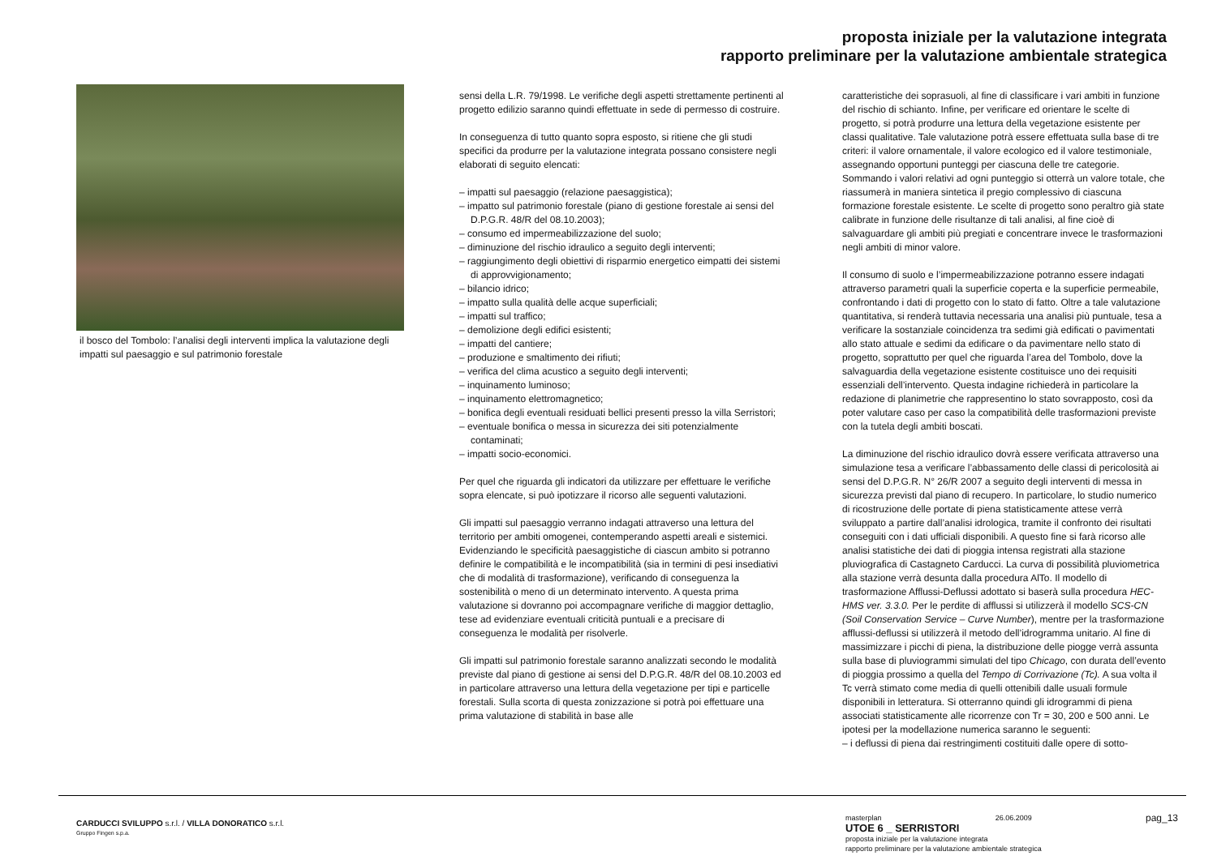proposta iniziale per la valutazione integrata
rapporto preliminare per la valutazione ambientale strategica
il bosco del Tombolo: l’analisi degli interventi implica la valutazione degli impatti sul paesaggio e sul patrimonio forestale
sensi della L.R. 79/1998. Le verifiche degli aspetti strettamente pertinenti al progetto edilizio saranno quindi effettuate in sede di permesso di costruire.
In conseguenza di tutto quanto sopra esposto, si ritiene che gli studi specifici da produrre per la valutazione integrata possano consistere negli elaborati di seguito elencati:
– impatti sul paesaggio (relazione paesaggistica);
– impatto sul patrimonio forestale (piano di gestione forestale ai sensi del D.P.G.R. 48/R del 08.10.2003);
– consumo ed impermeabilizzazione del suolo;
– diminuzione del rischio idraulico a seguito degli interventi;
– raggiungimento degli obiettivi di risparmio energetico eimpatti dei sistemi di approvvigionamento;
– bilancio idrico;
– impatto sulla qualità delle acque superficiali;
– impatti sul traffico;
– demolizione degli edifici esistenti;
– impatti del cantiere;
– produzione e smaltimento dei rifiuti;
– verifica del clima acustico a seguito degli interventi;
– inquinamento luminoso;
– inquinamento elettromagnetico;
– bonifica degli eventuali residuati bellici presenti presso la villa Serristori;
– eventuale bonifica o messa in sicurezza dei siti potenzialmente contaminati;
– impatti socio-economici.
Per quel che riguarda gli indicatori da utilizzare per effettuare le verifiche sopra elencate, si può ipotizzare il ricorso alle seguenti valutazioni.
Gli impatti sul paesaggio verranno indagati attraverso una lettura del territorio per ambiti omogenei, contemperando aspetti areali e sistemici. Evidenziando le specificità paesaggistiche di ciascun ambito si potranno definire le compatibilità e le incompatibilità (sia in termini di pesi insediativi che di modalità di trasformazione), verificando di conseguenza la sostenibilità o meno di un determinato intervento. A questa prima valutazione si dovranno poi accompagnare verifiche di maggior dettaglio, tese ad evidenziare eventuali criticità puntuali e a precisare di conseguenza le modalità per risolverle.
Gli impatti sul patrimonio forestale saranno analizzati secondo le modalità previste dal piano di gestione ai sensi del D.P.G.R. 48/R del 08.10.2003 ed in particolare attraverso una lettura della vegetazione per tipi e particelle forestali. Sulla scorta di questa zonizzazione si potrà poi effettuare una prima valutazione di stabilità in base alle
caratteristiche dei soprasuoli, al fine di classificare i vari ambiti in funzione del rischio di schianto. Infine, per verificare ed orientare le scelte di progetto, si potrà produrre una lettura della vegetazione esistente per classi qualitative. Tale valutazione potrà essere effettuata sulla base di tre criteri: il valore ornamentale, il valore ecologico ed il valore testimoniale, assegnando opportuni punteggi per ciascuna delle tre categorie. Sommando i valori relativi ad ogni punteggio si otterrà un valore totale, che riassumerà in maniera sintetica il pregio complessivo di ciascuna formazione forestale esistente. Le scelte di progetto sono peraltro già state calibrate in funzione delle risultanze di tali analisi, al fine cioè di salvaguardare gli ambiti più pregiati e concentrare invece le trasformazioni negli ambiti di minor valore.
Il consumo di suolo e l’impermeabilizzazione potranno essere indagati attraverso parametri quali la superficie coperta e la superficie permeabile, confrontando i dati di progetto con lo stato di fatto. Oltre a tale valutazione quantitativa, si renderà tuttavia necessaria una analisi più puntuale, tesa a verificare la sostanziale coincidenza tra sedimi già edificati o pavimentati allo stato attuale e sedimi da edificare o da pavimentare nello stato di progetto, soprattutto per quel che riguarda l’area del Tombolo, dove la salvaguardia della vegetazione esistente costituisce uno dei requisiti essenziali dell’intervento. Questa indagine richiederà in particolare la redazione di planimetrie che rappresentino lo stato sovrapposto, così da poter valutare caso per caso la compatibilità delle trasformazioni previste con la tutela degli ambiti boscati.
La diminuzione del rischio idraulico dovrà essere verificata attraverso una simulazione tesa a verificare l’abbassamento delle classi di pericolosità ai sensi del D.P.G.R. N° 26/R 2007 a seguito degli interventi di messa in sicurezza previsti dal piano di recupero. In particolare, lo studio numerico di ricostruzione delle portate di piena statisticamente attese verrà sviluppato a partire dall’analisi idrologica, tramite il confronto dei risultati conseguiti con i dati ufficiali disponibili. A questo fine si farà ricorso alle analisi statistiche dei dati di pioggia intensa registrati alla stazione pluviografica di Castagneto Carducci. La curva di possibilità pluviometrica alla stazione verrà desunta dalla procedura AlTo. Il modello di trasformazione Afflussi-Deflussi adottato si baserà sulla procedura HEC-HMS ver. 3.3.0. Per le perdite di afflussi si utilizzerà il modello SCS-CN (Soil Conservation Service – Curve Number), mentre per la trasformazione afflussi-deflussi si utilizzerà il metodo dell’idrogramma unitario. Al fine di massimizzare i picchi di piena, la distribuzione delle piogge verrà assunta sulla base di pluviogrammi simulati del tipo Chicago, con durata dell’evento di pioggia prossimo a quella del Tempo di Corrivazione (Tc). A sua volta il Tc verrà stimato come media di quelli ottenibili dalle usuali formule disponibili in letteratura. Si otterranno quindi gli idrogrammi di piena associati statisticamente alle ricorrenze con Tr = 30, 200 e 500 anni. Le ipotesi per la modellazione numerica saranno le seguenti:
– i deflussi di piena dai restringimenti costituiti dalle opere di sotto-
CARDUCCI SVILUPPO s.r.l. / VILLA DONORATICO s.r.l.
Gruppo Fingen s.p.a.
masterplan 26.06.2009 pag_13
UTOE 6 _ SERRISTORI
proposta iniziale per la valutazione integrata
rapporto preliminare per la valutazione ambientale strategica